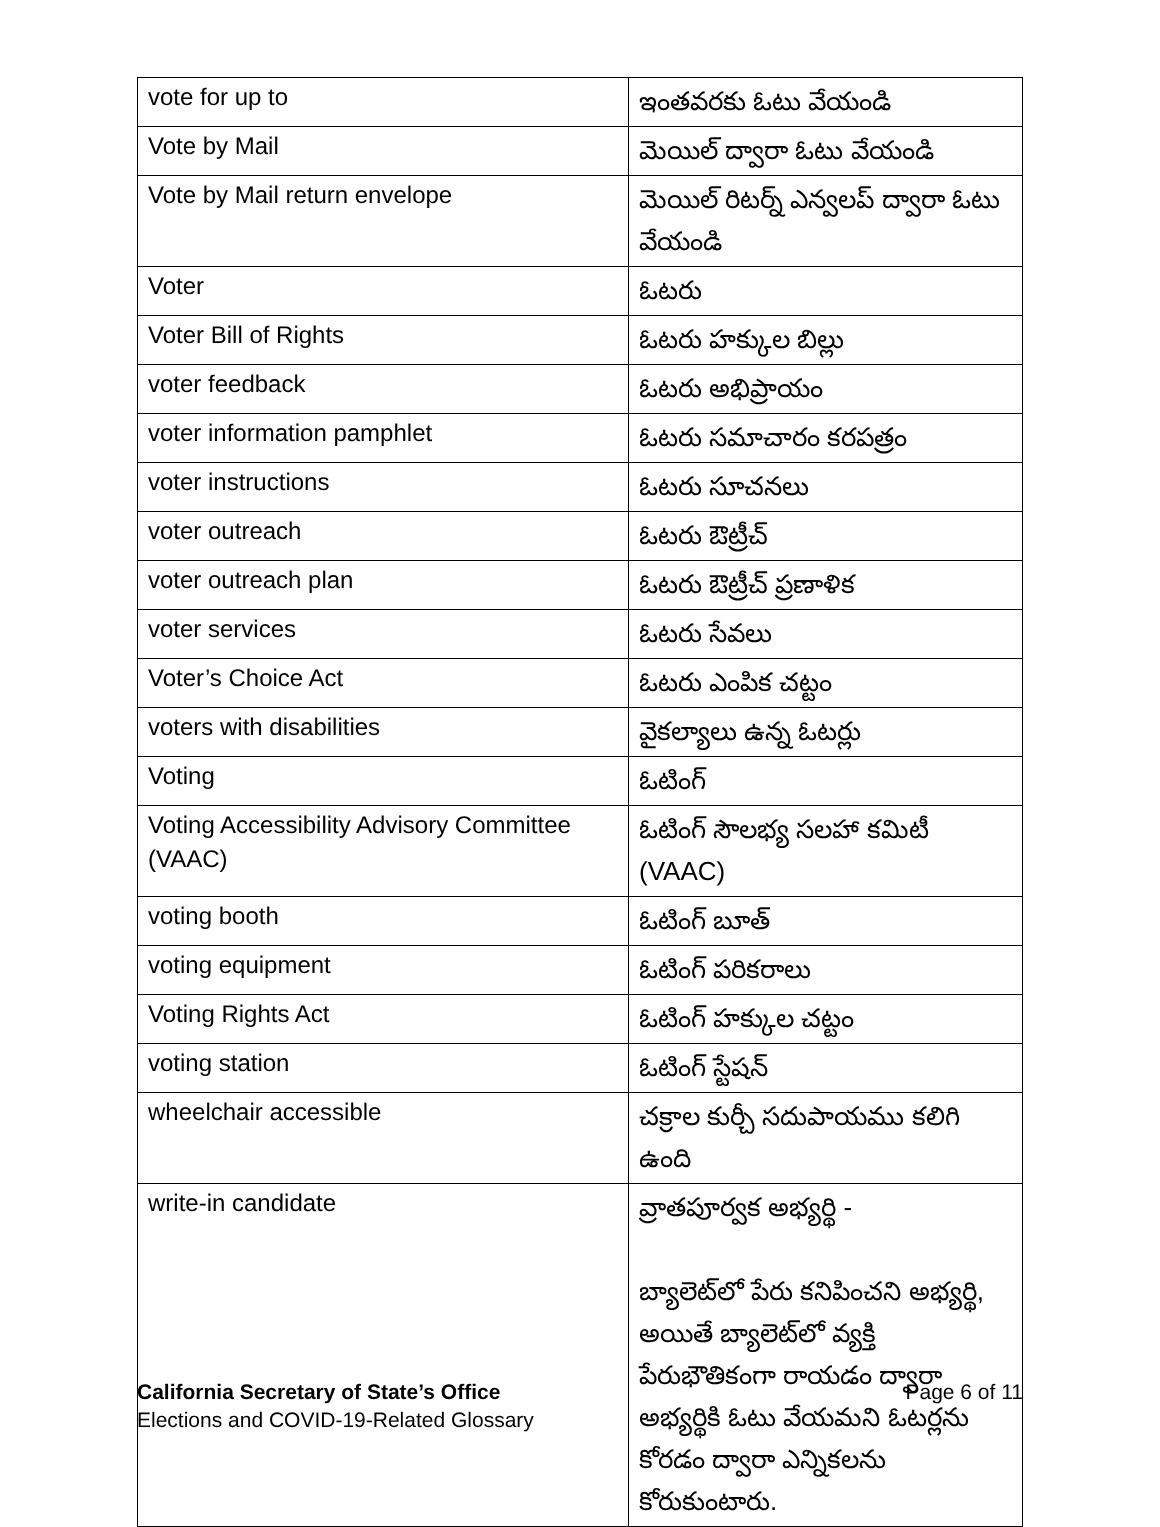| vote for up to | ఇంతవరకు ఓటు వేయండి |
| Vote by Mail | మెయిల్ ద్వారా ఓటు వేయండి |
| Vote by Mail return envelope | మెయిల్ రిటర్న్ ఎన్వలప్ ద్వారా ఓటు వేయండి |
| Voter | ఓటరు |
| Voter Bill of Rights | ఓటరు హక్కుల బిల్లు |
| voter feedback | ఓటరు అభిప్రాయం |
| voter information pamphlet | ఓటరు సమాచారం కరపత్రం |
| voter instructions | ఓటరు సూచనలు |
| voter outreach | ఓటరు ఔట్రీచ్ |
| voter outreach plan | ఓటరు ఔట్రీచ్ ప్రణాళిక |
| voter services | ఓటరు సేవలు |
| Voter’s Choice Act | ఓటరు ఎంపిక చట్టం |
| voters with disabilities | వైకల్యాలు ఉన్న ఓటర్లు |
| Voting | ఓటింగ్ |
| Voting Accessibility Advisory Committee (VAAC) | ఓటింగ్ సౌలభ్య సలహా కమిటీ (VAAC) |
| voting booth | ఓటింగ్ బూత్ |
| voting equipment | ఓటింగ్ పరికరాలు |
| Voting Rights Act | ఓటింగ్ హక్కుల చట్టం |
| voting station | ఓటింగ్ స్టేషన్ |
| wheelchair accessible | చక్రాల కుర్చీ సదుపాయము కలిగి ఉంది |
| write-in candidate | వ్రాతపూర్వక అభ్యర్థి - బ్యాలెట్‌లో పేరు కనిపించని అభ్యర్థి, అయితే బ్యాలెట్‌లో వ్యక్తి పేరుభౌతికంగా రాయడం ద్వారా అభ్యర్థికి ఓటు వేయమని ఓటర్లను కోరడం ద్వారా ఎన్నికలను కోరుకుంటారు. |
California Secretary of State’s Office Page 6 of 11
Elections and COVID-19-Related Glossary